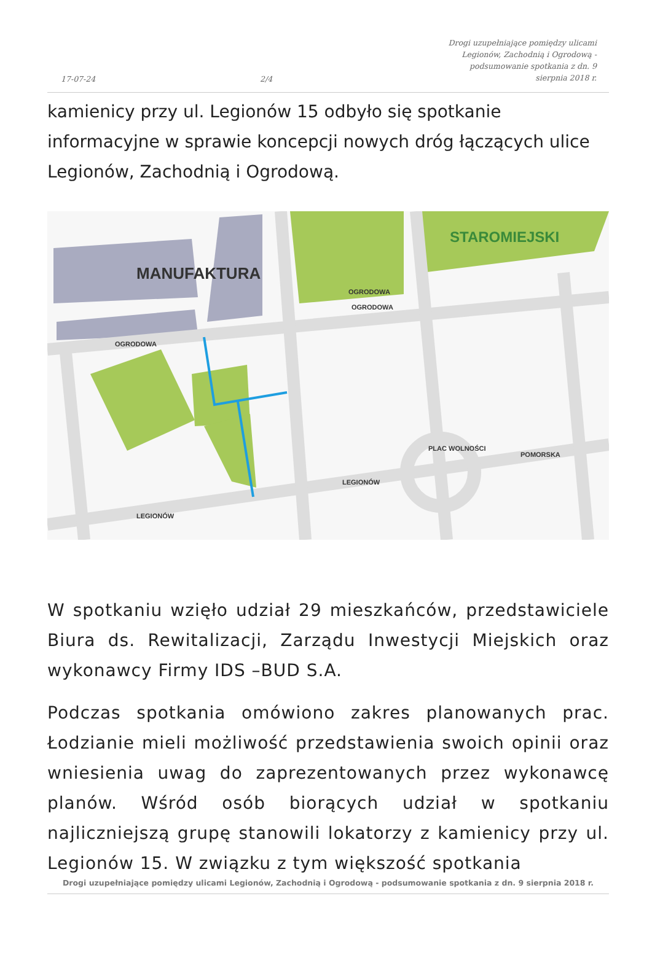17-07-24 2/4 Drogi uzupełniające pomiędzy ulicami Legionów, Zachodnią i Ogrodową - podsumowanie spotkania z dn. 9 sierpnia 2018 r.
kamienicy przy ul. Legionów 15 odbyło się spotkanie informacyjne w sprawie koncepcji nowych dróg łączących ulice Legionów, Zachodnią i Ogrodową.
MANUFAKTURA
STAROMIEJSKI
OGRODOWA
OGRODOWA
OGRODOWA
LEGIONÓW
LEGIONÓW
POMORSKA
PLAC WOLNOŚCI
W spotkaniu wzięło udział 29 mieszkańców, przedstawiciele Biura ds. Rewitalizacji, Zarządu Inwestycji Miejskich oraz wykonawcy Firmy IDS –BUD S.A.
Podczas spotkania omówiono zakres planowanych prac. Łodzianie mieli możliwość przedstawienia swoich opinii oraz wniesienia uwag do zaprezentowanych przez wykonawcę planów. Wśród osób biorących udział w spotkaniu najliczniejszą grupę stanowili lokatorzy z kamienicy przy ul. Legionów 15. W związku z tym większość spotkania
Drogi uzupełniające pomiędzy ulicami Legionów, Zachodnią i Ogrodową - podsumowanie spotkania z dn. 9 sierpnia 2018 r.